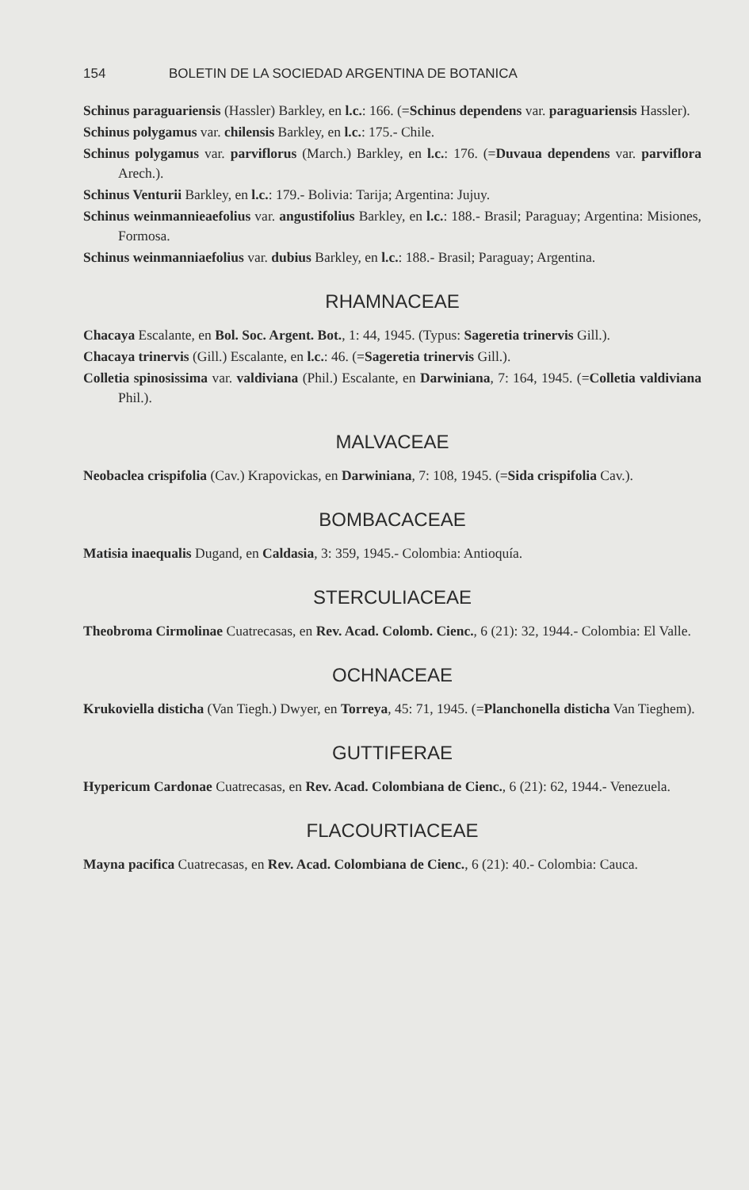154 BOLETIN DE LA SOCIEDAD ARGENTINA DE BOTANICA
Schinus paraguariensis (Hassler) Barkley, en l.c.: 166. (=Schinus dependens var. paraguariensis Hassler).
Schinus polygamus var. chilensis Barkley, en l.c.: 175.- Chile.
Schinus polygamus var. parviflorus (March.) Barkley, en l.c.: 176. (=Duvaua dependens var. parviflora Arech.).
Schinus Venturii Barkley, en l.c.: 179.- Bolivia: Tarija; Argentina: Jujuy.
Schinus weinmannieaefolius var. angustifolius Barkley, en l.c.: 188.- Brasil; Paraguay; Argentina: Misiones, Formosa.
Schinus weinmanniaefolius var. dubius Barkley, en l.c.: 188.- Brasil; Paraguay; Argentina.
RHAMNACEAE
Chacaya Escalante, en Bol. Soc. Argent. Bot., 1: 44, 1945. (Typus: Sageretia trinervis Gill.).
Chacaya trinervis (Gill.) Escalante, en l.c.: 46. (=Sageretia trinervis Gill.).
Colletia spinosissima var. valdiviana (Phil.) Escalante, en Darwiniana, 7: 164, 1945. (=Colletia valdiviana Phil.).
MALVACEAE
Neobaclea crispifolia (Cav.) Krapovickas, en Darwiniana, 7: 108, 1945. (=Sida crispifolia Cav.).
BOMBACACEAE
Matisia inaequalis Dugand, en Caldasia, 3: 359, 1945.- Colombia: Antioquía.
STERCULIACEAE
Theobroma Cirmolinae Cuatrecasas, en Rev. Acad. Colomb. Cienc., 6 (21): 32, 1944.- Colombia: El Valle.
OCHNACEAE
Krukoviella disticha (Van Tiegh.) Dwyer, en Torreya, 45: 71, 1945. (=Planchonella disticha Van Tieghem).
GUTTIFERAE
Hypericum Cardonae Cuatrecasas, en Rev. Acad. Colombiana de Cienc., 6 (21): 62, 1944.- Venezuela.
FLACOURTIACEAE
Mayna pacifica Cuatrecasas, en Rev. Acad. Colombiana de Cienc., 6 (21): 40.- Colombia: Cauca.